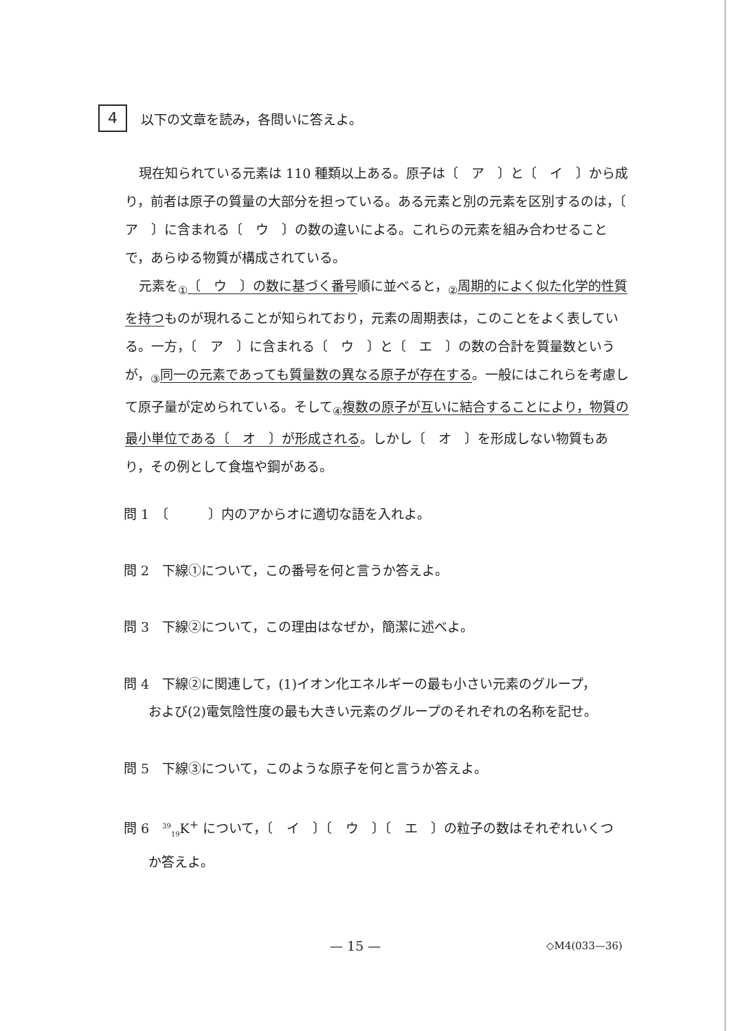4
以下の文章を読み，各問いに答えよ。
現在知られている元素は 110 種類以上ある。原子は〔　ア　〕と〔　イ　〕から成り，前者は原子の質量の大部分を担っている。ある元素と別の元素を区別するのは，〔　ア　〕に含まれる〔　ウ　〕の数の違いによる。これらの元素を組み合わせることで，あらゆる物質が構成されている。
元素を<sub>①</sub>〔　ウ　〕の数に基づく番号順に並べると，<sub>②</sub>周期的によく似た化学的性質を持つものが現れることが知られており，元素の周期表は，このことをよく表している。一方，〔　ア　〕に含まれる〔　ウ　〕と〔　エ　〕の数の合計を質量数というが，<sub>③</sub>同一の元素であっても質量数の異なる原子が存在する。一般にはこれらを考慮して原子量が定められている。そして<sub>④</sub>複数の原子が互いに結合することにより，物質の最小単位である〔　オ　〕が形成される。しかし〔　オ　〕を形成しない物質もあり，その例として食塩や鋼がある。
問 1　〔　　　〕内のアからオに適切な語を入れよ。
問 2　下線①について，この番号を何と言うか答えよ。
問 3　下線②について，この理由はなぜか，簡潔に述べよ。
問 4　下線②に関連して，(1)イオン化エネルギーの最も小さい元素のグループ，
および(2)電気陰性度の最も大きい元素のグループのそれぞれの名称を記せ。
問 5　下線③について，このような原子を何と言うか答えよ。
問 6　<sup>39</sup><sub>19</sub>K<sup>+</sup> について，〔　イ　〕〔　ウ　〕〔　エ　〕の粒子の数はそれぞれいくつ
か答えよ。
— 15 — ◇M4(033—36)